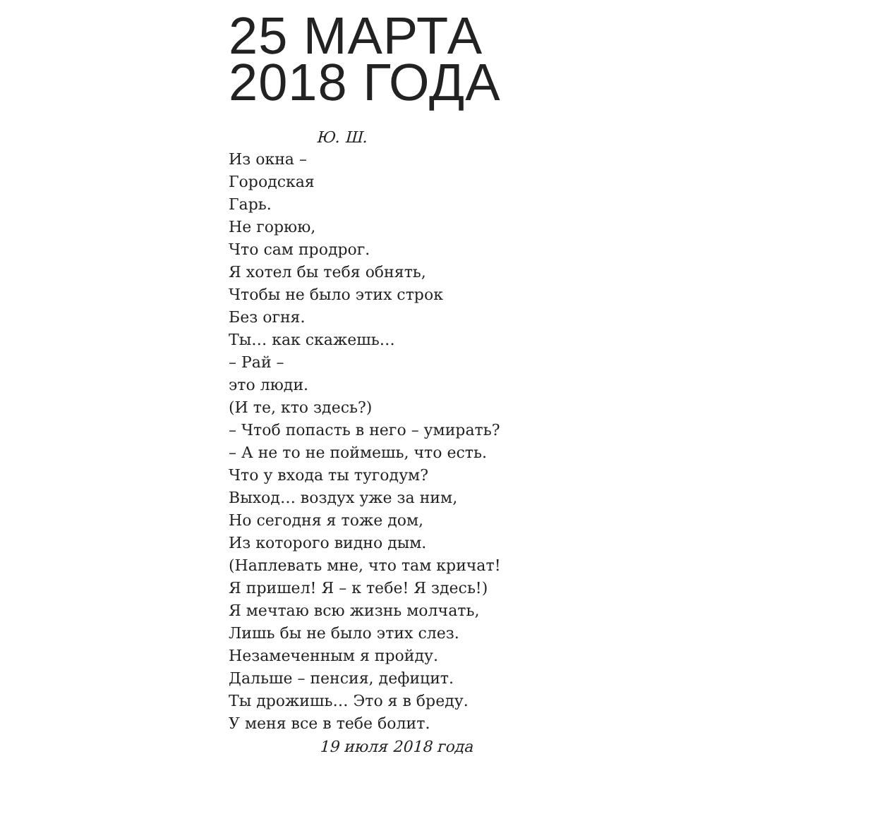25 МАРТА
2018 ГОДА
Ю. Ш.
Из окна –
Городская
Гарь.
Не горюю,
Что сам продрог.
Я хотел бы тебя обнять,
Чтобы не было этих строк
Без огня.
Ты… как скажешь…
– Рай –
это люди.
(И те, кто здесь?)
– Чтоб попасть в него – умирать?
– А не то не поймешь, что есть.
Что у входа ты тугодум?
Выход… воздух уже за ним,
Но сегодня я тоже дом,
Из которого видно дым.
(Наплевать мне, что там кричат!
Я пришел! Я – к тебе! Я здесь!)
Я мечтаю всю жизнь молчать,
Лишь бы не было этих слез.
Незамеченным я пройду.
Дальше – пенсия, дефицит.
Ты дрожишь… Это я в бреду.
У меня все в тебе болит.
19 июля 2018 года